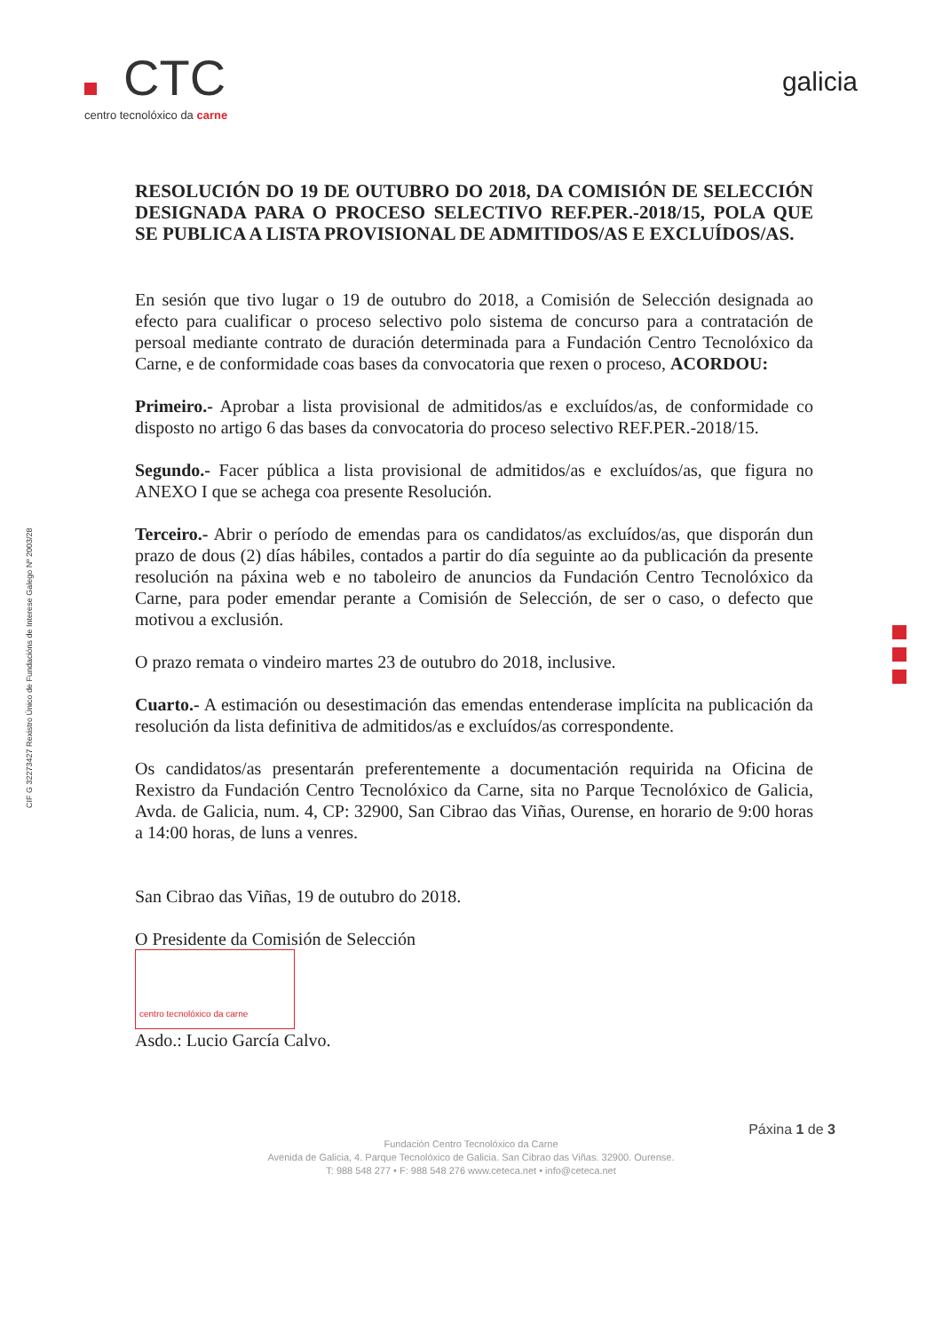CTC
centro tecnolóxico da carne
galicia
CIF G 32273427 Rexistro Único de Fundacións de Interese Galego Nº 2003/28
RESOLUCIÓN DO 19 DE OUTUBRO DO 2018, DA COMISIÓN DE SELECCIÓN DESIGNADA PARA O PROCESO SELECTIVO REF.PER.-2018/15, POLA QUE SE PUBLICA A LISTA PROVISIONAL DE ADMITIDOS/AS E EXCLUÍDOS/AS.
En sesión que tivo lugar o 19 de outubro do 2018, a Comisión de Selección designada ao efecto para cualificar o proceso selectivo polo sistema de concurso para a contratación de persoal mediante contrato de duración determinada para a Fundación Centro Tecnolóxico da Carne, e de conformidade coas bases da convocatoria que rexen o proceso, ACORDOU:
Primeiro.- Aprobar a lista provisional de admitidos/as e excluídos/as, de conformidade co disposto no artigo 6 das bases da convocatoria do proceso selectivo REF.PER.-2018/15.
Segundo.- Facer pública a lista provisional de admitidos/as e excluídos/as, que figura no ANEXO I que se achega coa presente Resolución.
Terceiro.- Abrir o período de emendas para os candidatos/as excluídos/as, que disporán dun prazo de dous (2) días hábiles, contados a partir do día seguinte ao da publicación da presente resolución na páxina web e no taboleiro de anuncios da Fundación Centro Tecnolóxico da Carne, para poder emendar perante a Comisión de Selección, de ser o caso, o defecto que motivou a exclusión.
O prazo remata o vindeiro martes 23 de outubro do 2018, inclusive.
Cuarto.- A estimación ou desestimación das emendas entenderase implícita na publicación da resolución da lista definitiva de admitidos/as e excluídos/as correspondente.
Os candidatos/as presentarán preferentemente a documentación requirida na Oficina de Rexistro da Fundación Centro Tecnolóxico da Carne, sita no Parque Tecnolóxico de Galicia, Avda. de Galicia, num. 4, CP: 32900, San Cibrao das Viñas, Ourense, en horario de 9:00 horas a 14:00 horas, de luns a venres.
San Cibrao das Viñas, 19 de outubro do 2018.
O Presidente da Comisión de Selección
centro tecnolóxico da carne
Asdo.: Lucio García Calvo.
Páxina 1 de 3
Fundación Centro Tecnolóxico da Carne
Avenida de Galicia, 4. Parque Tecnolóxico de Galicia. San Cibrao das Viñas. 32900. Ourense.
T: 988 548 277 • F: 988 548 276 www.ceteca.net • info@ceteca.net